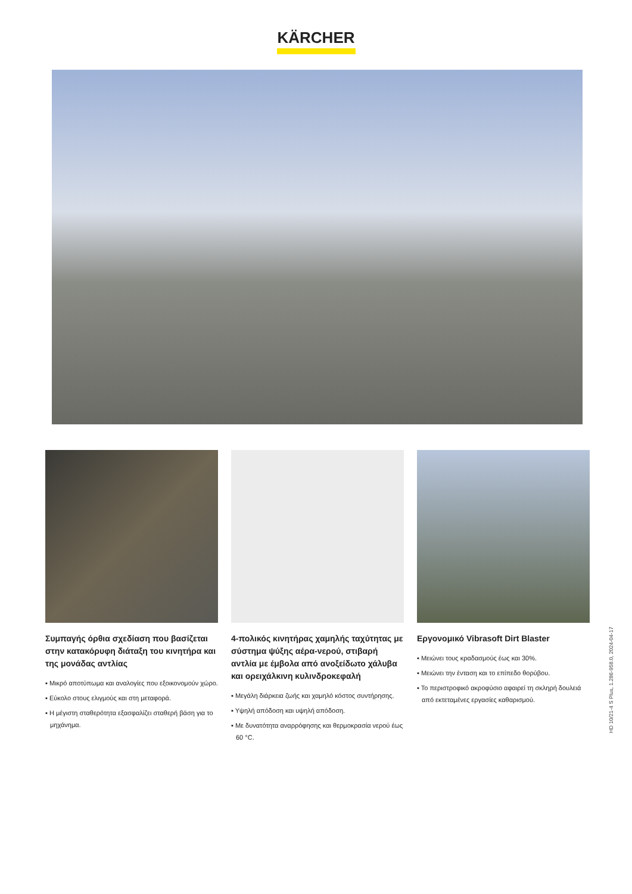KÄRCHER
Συμπαγής όρθια σχεδίαση που βασίζεται στην κατακόρυφη διάταξη του κινητήρα και της μονάδας αντλίας
▪ Μικρό αποτύπωμα και αναλογίες που εξοικονομούν χώρο.
▪ Εύκολο στους ελιγμούς και στη μεταφορά.
▪ Η μέγιστη σταθερότητα εξασφαλίζει σταθερή βάση για το μηχάνημα.
4-πολικός κινητήρας χαμηλής ταχύτητας με σύστημα ψύξης αέρα-νερού, στιβαρή αντλία με έμβολα από ανοξείδωτο χάλυβα και ορειχάλκινη κυλινδροκεφαλή
▪ Μεγάλη διάρκεια ζωής και χαμηλό κόστος συντήρησης.
▪ Υψηλή απόδοση και υψηλή απόδοση.
▪ Με δυνατότητα αναρρόφησης και θερμοκρασία νερού έως 60 °C.
Εργονομικό Vibrasoft Dirt Blaster
▪ Μειώνει τους κραδασμούς έως και 30%.
▪ Μειώνει την ένταση και το επίπεδο θορύβου.
▪ Το περιστροφικό ακροφύσιο αφαιρεί τη σκληρή δουλειά από εκτεταμένες εργασίες καθαρισμού.
HD 10/21-4 S Plus, 1.286-958.0, 2024-04-17